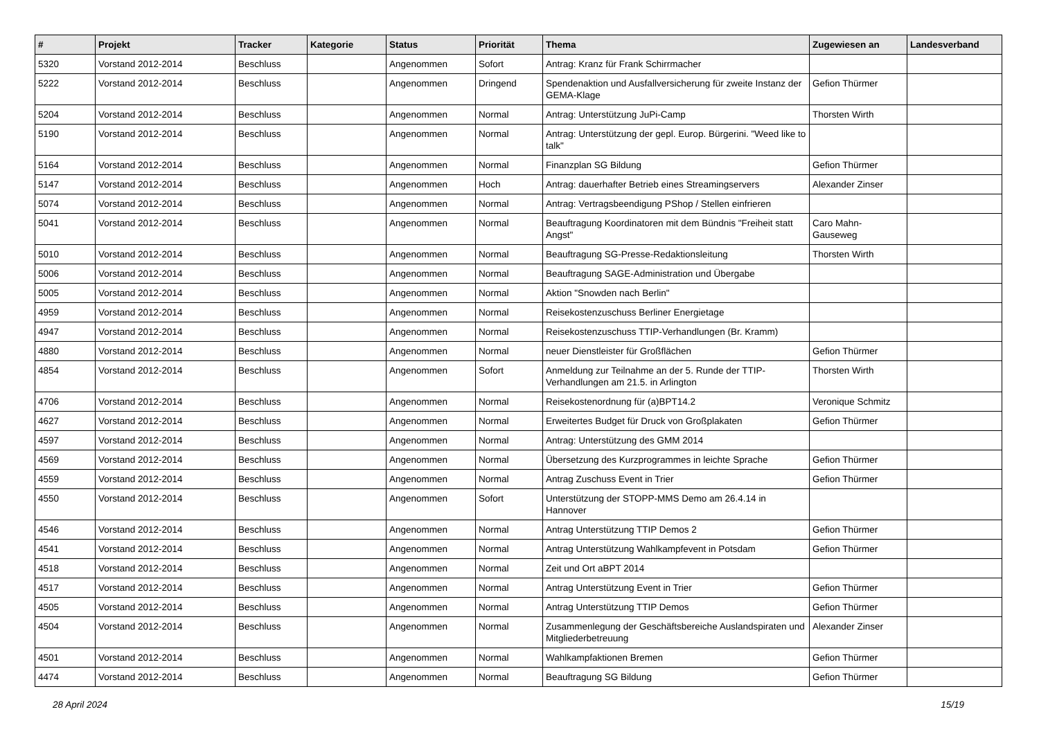| # | Projekt | Tracker | Kategorie | Status | Priorität | Thema | Zugewiesen an | Landesverband |
| --- | --- | --- | --- | --- | --- | --- | --- | --- |
| 5320 | Vorstand 2012-2014 | Beschluss | | Angenommen | Sofort | Antrag: Kranz für Frank Schirrmacher | | |
| 5222 | Vorstand 2012-2014 | Beschluss | | Angenommen | Dringend | Spendenaktion und Ausfallversicherung für zweite Instanz der GEMA-Klage | Gefion Thürmer | |
| 5204 | Vorstand 2012-2014 | Beschluss | | Angenommen | Normal | Antrag: Unterstützung JuPi-Camp | Thorsten Wirth | |
| 5190 | Vorstand 2012-2014 | Beschluss | | Angenommen | Normal | Antrag: Unterstützung der gepl. Europ. Bürgerini. "Weed like to talk" | | |
| 5164 | Vorstand 2012-2014 | Beschluss | | Angenommen | Normal | Finanzplan SG Bildung | Gefion Thürmer | |
| 5147 | Vorstand 2012-2014 | Beschluss | | Angenommen | Hoch | Antrag: dauerhafter Betrieb eines Streamingservers | Alexander Zinser | |
| 5074 | Vorstand 2012-2014 | Beschluss | | Angenommen | Normal | Antrag: Vertragsbeendigung PShop / Stellen einfrieren | | |
| 5041 | Vorstand 2012-2014 | Beschluss | | Angenommen | Normal | Beauftragung Koordinatoren mit dem Bündnis "Freiheit statt Angst" | Caro Mahn-Gauseweg | |
| 5010 | Vorstand 2012-2014 | Beschluss | | Angenommen | Normal | Beauftragung SG-Presse-Redaktionsleitung | Thorsten Wirth | |
| 5006 | Vorstand 2012-2014 | Beschluss | | Angenommen | Normal | Beauftragung SAGE-Administration und Übergabe | | |
| 5005 | Vorstand 2012-2014 | Beschluss | | Angenommen | Normal | Aktion "Snowden nach Berlin" | | |
| 4959 | Vorstand 2012-2014 | Beschluss | | Angenommen | Normal | Reisekostenzuschuss Berliner Energietage | | |
| 4947 | Vorstand 2012-2014 | Beschluss | | Angenommen | Normal | Reisekostenzuschuss TTIP-Verhandlungen (Br. Kramm) | | |
| 4880 | Vorstand 2012-2014 | Beschluss | | Angenommen | Normal | neuer Dienstleister für Großflächen | Gefion Thürmer | |
| 4854 | Vorstand 2012-2014 | Beschluss | | Angenommen | Sofort | Anmeldung zur Teilnahme an der 5. Runde der TTIP-Verhandlungen am 21.5. in Arlington | Thorsten Wirth | |
| 4706 | Vorstand 2012-2014 | Beschluss | | Angenommen | Normal | Reisekostenordnung für (a)BPT14.2 | Veronique Schmitz | |
| 4627 | Vorstand 2012-2014 | Beschluss | | Angenommen | Normal | Erweitertes Budget für Druck von Großplakaten | Gefion Thürmer | |
| 4597 | Vorstand 2012-2014 | Beschluss | | Angenommen | Normal | Antrag: Unterstützung des GMM 2014 | | |
| 4569 | Vorstand 2012-2014 | Beschluss | | Angenommen | Normal | Übersetzung des Kurzprogrammes in leichte Sprache | Gefion Thürmer | |
| 4559 | Vorstand 2012-2014 | Beschluss | | Angenommen | Normal | Antrag Zuschuss Event in Trier | Gefion Thürmer | |
| 4550 | Vorstand 2012-2014 | Beschluss | | Angenommen | Sofort | Unterstützung der STOPP-MMS Demo am 26.4.14 in Hannover | | |
| 4546 | Vorstand 2012-2014 | Beschluss | | Angenommen | Normal | Antrag Unterstützung TTIP Demos 2 | Gefion Thürmer | |
| 4541 | Vorstand 2012-2014 | Beschluss | | Angenommen | Normal | Antrag Unterstützung Wahlkampfevent in Potsdam | Gefion Thürmer | |
| 4518 | Vorstand 2012-2014 | Beschluss | | Angenommen | Normal | Zeit und Ort aBPT 2014 | | |
| 4517 | Vorstand 2012-2014 | Beschluss | | Angenommen | Normal | Antrag Unterstützung Event in Trier | Gefion Thürmer | |
| 4505 | Vorstand 2012-2014 | Beschluss | | Angenommen | Normal | Antrag Unterstützung TTIP Demos | Gefion Thürmer | |
| 4504 | Vorstand 2012-2014 | Beschluss | | Angenommen | Normal | Zusammenlegung der Geschäftsbereiche Auslandspiraten und Mitgliederbetreuung | Alexander Zinser | |
| 4501 | Vorstand 2012-2014 | Beschluss | | Angenommen | Normal | Wahlkampfaktionen Bremen | Gefion Thürmer | |
| 4474 | Vorstand 2012-2014 | Beschluss | | Angenommen | Normal | Beauftragung SG Bildung | Gefion Thürmer | |
28 April 2024 15/19